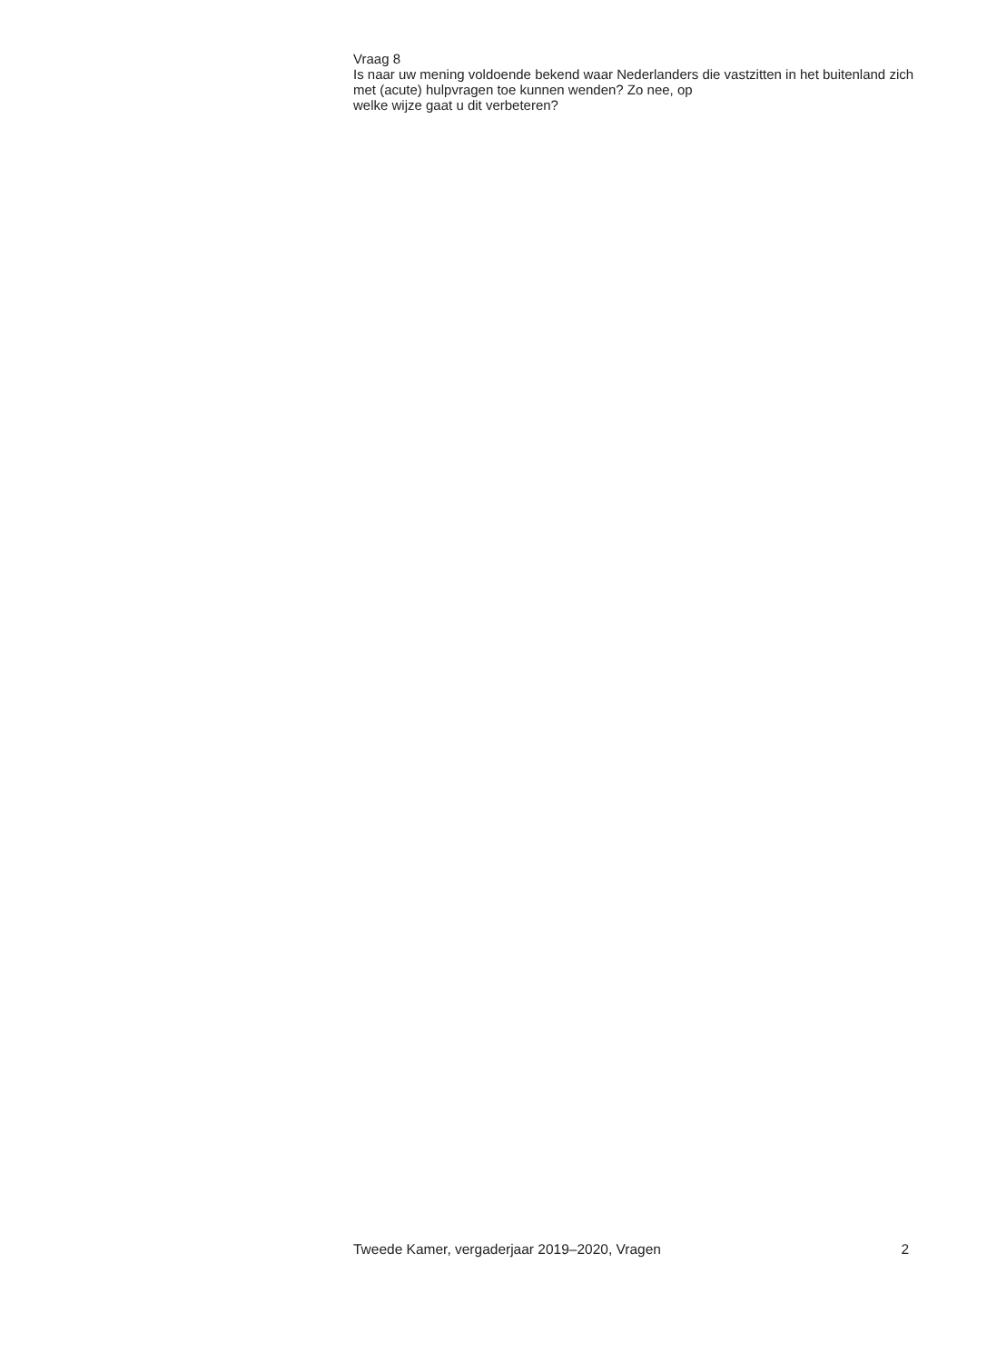Vraag 8
Is naar uw mening voldoende bekend waar Nederlanders die vastzitten in het buitenland zich met (acute) hulpvragen toe kunnen wenden? Zo nee, op
welke wijze gaat u dit verbeteren?
Tweede Kamer, vergaderjaar 2019–2020, Vragen 2